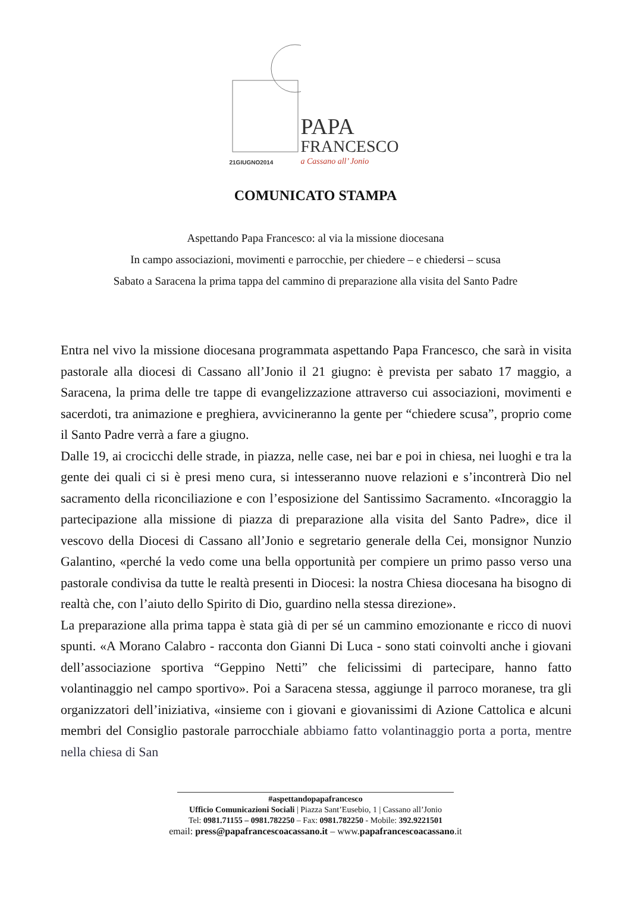PAPA
FRANCESCO
21GIUGNO2014 a Cassano all’ Jonio
COMUNICATO STAMPA
Aspettando Papa Francesco: al via la missione diocesana
In campo associazioni, movimenti e parrocchie, per chiedere – e chiedersi – scusa
Sabato a Saracena la prima tappa del cammino di preparazione alla visita del Santo Padre
Entra nel vivo la missione diocesana programmata aspettando Papa Francesco, che sarà in visita pastorale alla diocesi di Cassano all’Jonio il 21 giugno: è prevista per sabato 17 maggio, a Saracena, la prima delle tre tappe di evangelizzazione attraverso cui associazioni, movimenti e sacerdoti, tra animazione e preghiera, avvicineranno la gente per “chiedere scusa”, proprio come il Santo Padre verrà a fare a giugno.
Dalle 19, ai crocicchi delle strade, in piazza, nelle case, nei bar e poi in chiesa, nei luoghi e tra la gente dei quali ci si è presi meno cura, si intesseranno nuove relazioni e s’incontrerà Dio nel sacramento della riconciliazione e con l’esposizione del Santissimo Sacramento. «Incoraggio la partecipazione alla missione di piazza di preparazione alla visita del Santo Padre», dice il vescovo della Diocesi di Cassano all’Jonio e segretario generale della Cei, monsignor Nunzio Galantino, «perché la vedo come una bella opportunità per compiere un primo passo verso una pastorale condivisa da tutte le realtà presenti in Diocesi: la nostra Chiesa diocesana ha bisogno di realtà che, con l’aiuto dello Spirito di Dio, guardino nella stessa direzione».
La preparazione alla prima tappa è stata già di per sé un cammino emozionante e ricco di nuovi spunti. «A Morano Calabro - racconta don Gianni Di Luca - sono stati coinvolti anche i giovani dell’associazione sportiva “Geppino Netti” che felicissimi di partecipare, hanno fatto volantinaggio nel campo sportivo». Poi a Saracena stessa, aggiunge il parroco moranese, tra gli organizzatori dell’iniziativa, «insieme con i giovani e giovanissimi di Azione Cattolica e alcuni membri del Consiglio pastorale parrocchiale abbiamo fatto volantinaggio porta a porta, mentre nella chiesa di San
#aspettandopapafrancesco
Ufficio Comunicazioni Sociali | Piazza Sant’Eusebio, 1 | Cassano all’Jonio
Tel: 0981.71155 – 0981.782250 – Fax: 0981.782250 - Mobile: 392.9221501
email: press@papafrancescoacassano.it – www.papafrancescoacassano.it